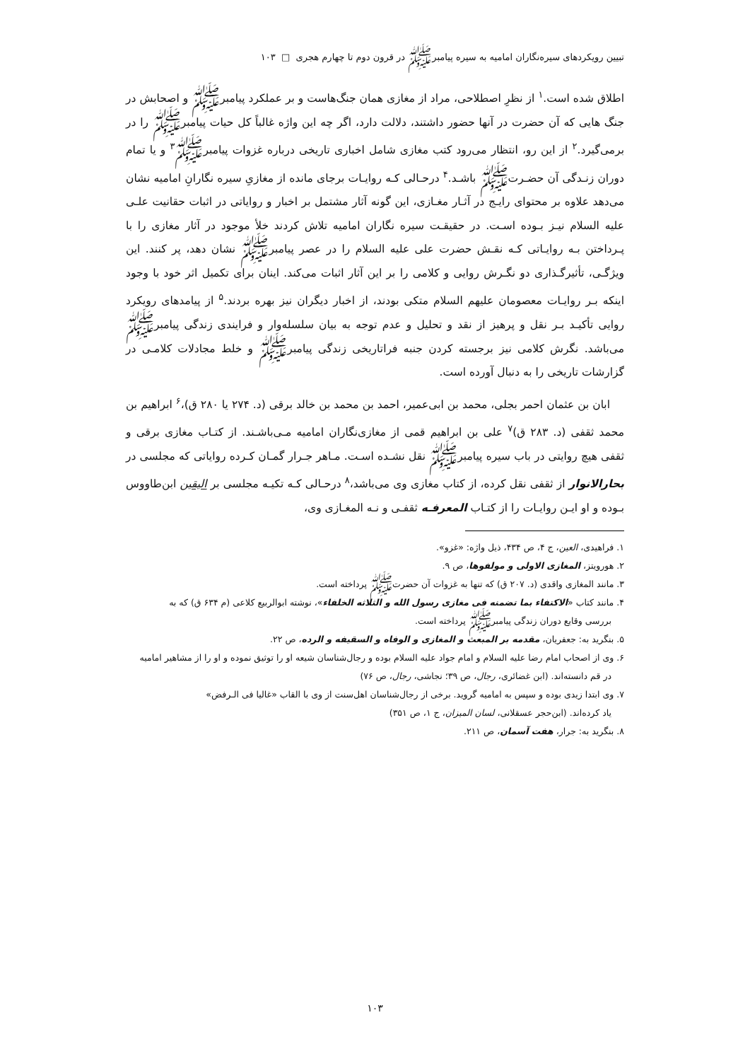تبیین رویکردهای سیره‌نگاران امامیه به سیره پیامبرﷺ در قرون دوم تا چهارم هجری □ ۱۰۳
اطلاق شده است.<sup>۱</sup> از نظرِ اصطلاحی، مراد از مغازی همان جنگ‌هاست و بر عملکرد پیامبرﷺ و اصحابش در جنگ هایی که آن حضرت در آنها حضور داشتند، دلالت دارد، اگر چه این واژه غالباً کل حیات پیامبرﷺ را در برمی‌گیرد.<sup>۲</sup> از این رو، انتظار می‌رود کتب مغازی شامل اخباری تاریخی درباره غزوات پیامبرﷺ<sup>۳</sup> و یا تمام دوران زنـدگی آن حضـرتﷺ باشـد.<sup>۴</sup> درحـالی کـه روایـات برجای مانده از مغازیِ سیره نگارانِ امامیه نشان می‌دهد علاوه بر محتوای رایـج در آثـار مغـازی، این گونه آثار مشتمل بر اخبار و روایاتی در اثبات حقانیت علـی‌ علیه السلام نیـز بـوده اسـت. در حقیقـت سیره نگاران امامیه تلاش کردند خلأ موجود در آثار مغازی را با پـرداختن بـه روایـاتی کـه نقـش حضرت علی علیه السلام را در عصر پیامبرﷺ نشان دهد، پر کنند. این ویژگـی، تأثیرگـذاری دو نگـرش روایی و کلامی را بر این آثار اثبات می‌کند. اینان برای تکمیل اثر خود با وجود اینکه بـر روایـات معصومان علیهم السلام متکی بودند، از اخبار دیگران نیز بهره بردند.<sup>۵</sup> از پیامدهای رویکرد روایی تأکیـد بـر نقل و پرهیز از نقد و تحلیل و عدم توجه به بیان سلسله‌وار و فرایندی زندگی پیامبرﷺ می‌باشد. نگرش کلامی نیز برجسته کردن جنبه فراتاریخی زندگی پیامبرﷺ و خلط مجادلات کلامـی در گزارشات تاریخی را به دنبال آورده است.
ابان بن عثمان احمر بجلی، محمد بن ابی‌عمیر، احمد بن محمد بن خالد برقی (د. ۲۷۴ یا ۲۸۰ ق)،<sup>۶</sup> ابراهیم بن محمد ثقفی (د. ۲۸۳ ق)<sup>۷</sup> علی بن ابراهیم قمی از مغازی‌نگاران امامیه مـی‌باشـند. از کتـاب مغازی برقی و ثقفی هیچ روایتی در باب سیره پیامبرﷺ نقل نشـده اسـت. مـاهر جـرار گمـان کـرده روایاتی که مجلسی در بحارالانوار از ثقفی نقل کرده، از کتاب مغازی وی می‌باشد،<sup>۸</sup> درحـالی کـه تکیـه مجلسی بر الیقین ابن‌طاووس بـوده و او ایـن روایـات را از کتـاب المعرفـه ثقفـی و نـه المغـازی وی،
۱. فراهیدی، العین، ج ۴، ص ۴۳۴، ذیل واژه: «غزو».
۲. هورویتز، المغازی الاولی و مولفوها، ص ۹.
۳. مانند المغازی واقدی (د. ۲۰۷ ق) که تنها به غزوات آن حضرتﷺ پرداخته است.
۴. مانند کتاب «الاکتفاء بما تضمنه فی مغازی رسول الله و الثلاثه الخلفاء»، نوشته ابوالربیع کلاعی (م ۶۳۴ ق) که به
بررسی وقایع دوران زندگی پیامبرﷺ پرداخته است.
۵. بنگرید به: جعفریان، مقدمه بر المبعث و المغازی و الوفاه و السقیفه و الرده، ص ۲۲.
۶. وی از اصحاب امام رضا علیه السلام و امام جواد علیه السلام بوده و رجال‌شناسان شیعه او را توثیق نموده و او را از مشاهیر امامیه
در قم دانسته‌اند. (ابن غضائری، رجال، ص ۳۹؛ نجاشی، رجال، ص ۷۶)
۷. وی ابتدا زیدی بوده و سپس به امامیه گروید. برخی از رجال‌شناسان اهل‌سنت از وی با القاب «غالیا فی الـرفض»
یاد کرده‌اند. (ابن‌حجر عسقلانی، لسان المیزان، ج ۱، ص ۳۵۱)
۸. بنگرید به: جرار، هفت آسمان، ص ۲۱۱.
۱۰۳